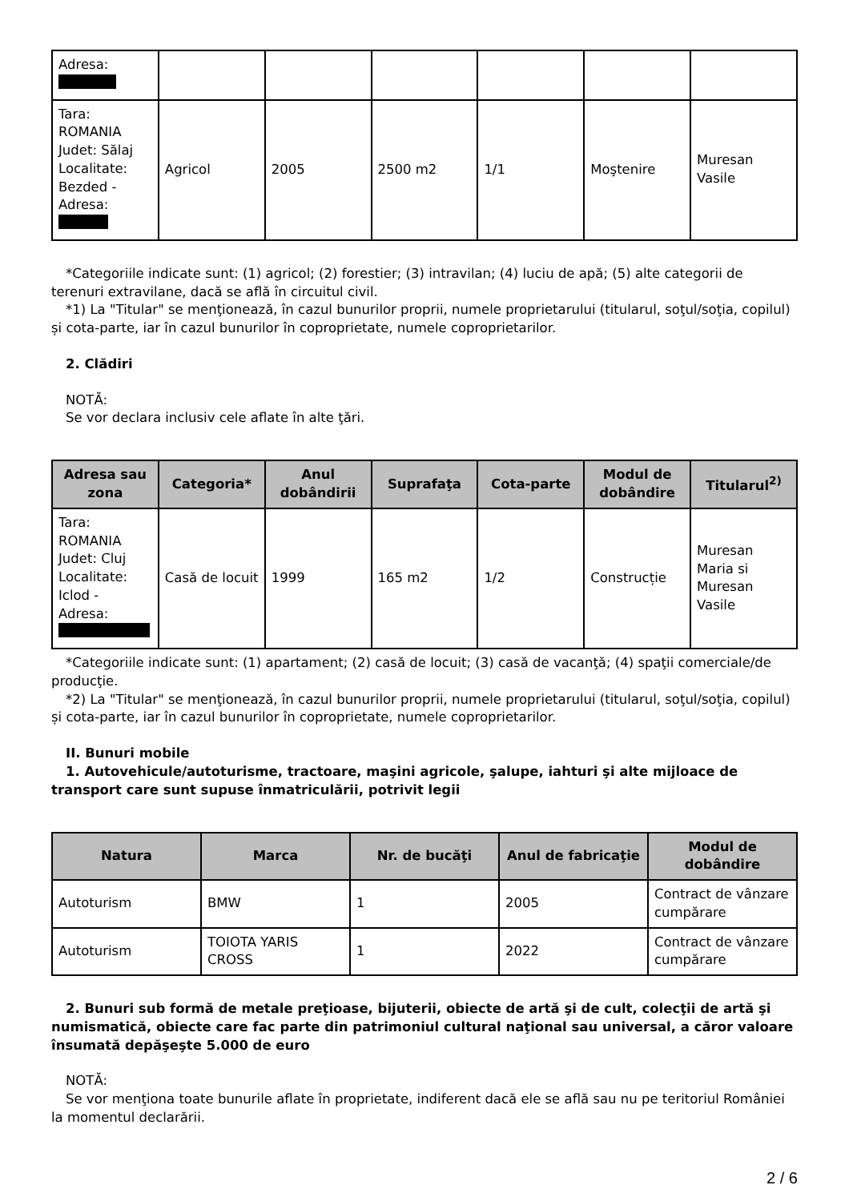| Adresa: | | | | | | |
| Tara: ROMANIA Judet: Sălaj Localitate: Bezded - Adresa: | Agricol | 2005 | 2500 m2 | 1/1 | Moştenire | Muresan Vasile |
*Categoriile indicate sunt: (1) agricol; (2) forestier; (3) intravilan; (4) luciu de apă; (5) alte categorii de terenuri extravilane, dacă se află în circuitul civil.
*1) La "Titular" se menţionează, în cazul bunurilor proprii, numele proprietarului (titularul, soţul/soţia, copilul) și cota-parte, iar în cazul bunurilor în coproprietate, numele coproprietarilor.
2. Clădiri
NOTĂ:
Se vor declara inclusiv cele aflate în alte ţări.
| Adresa sau zona | Categoria* | Anul dobândirii | Suprafaţa | Cota-parte | Modul de dobândire | Titularul<sup>2)</sup> |
| --- | --- | --- | --- | --- | --- | --- |
| Tara: ROMANIA Judet: Cluj Localitate: Iclod - Adresa: | Casă de locuit | 1999 | 165 m2 | 1/2 | Construcție | Muresan Maria si Muresan Vasile |
*Categoriile indicate sunt: (1) apartament; (2) casă de locuit; (3) casă de vacanţă; (4) spaţii comerciale/de producţie.
*2) La "Titular" se menţionează, în cazul bunurilor proprii, numele proprietarului (titularul, soţul/soţia, copilul) și cota-parte, iar în cazul bunurilor în coproprietate, numele coproprietarilor.
II. Bunuri mobile
1. Autovehicule/autoturisme, tractoare, maşini agricole, şalupe, iahturi şi alte mijloace de transport care sunt supuse înmatriculării, potrivit legii
| Natura | Marca | Nr. de bucăţi | Anul de fabricaţie | Modul de dobândire |
| --- | --- | --- | --- | --- |
| Autoturism | BMW | 1 | 2005 | Contract de vânzare cumpărare |
| Autoturism | TOIOTA YARIS CROSS | 1 | 2022 | Contract de vânzare cumpărare |
2. Bunuri sub formă de metale preţioase, bijuterii, obiecte de artă şi de cult, colecţii de artă şi numismatică, obiecte care fac parte din patrimoniul cultural naţional sau universal, a căror valoare însumată depăşeşte 5.000 de euro
NOTĂ:
Se vor menţiona toate bunurile aflate în proprietate, indiferent dacă ele se află sau nu pe teritoriul României la momentul declarării.
2 / 6